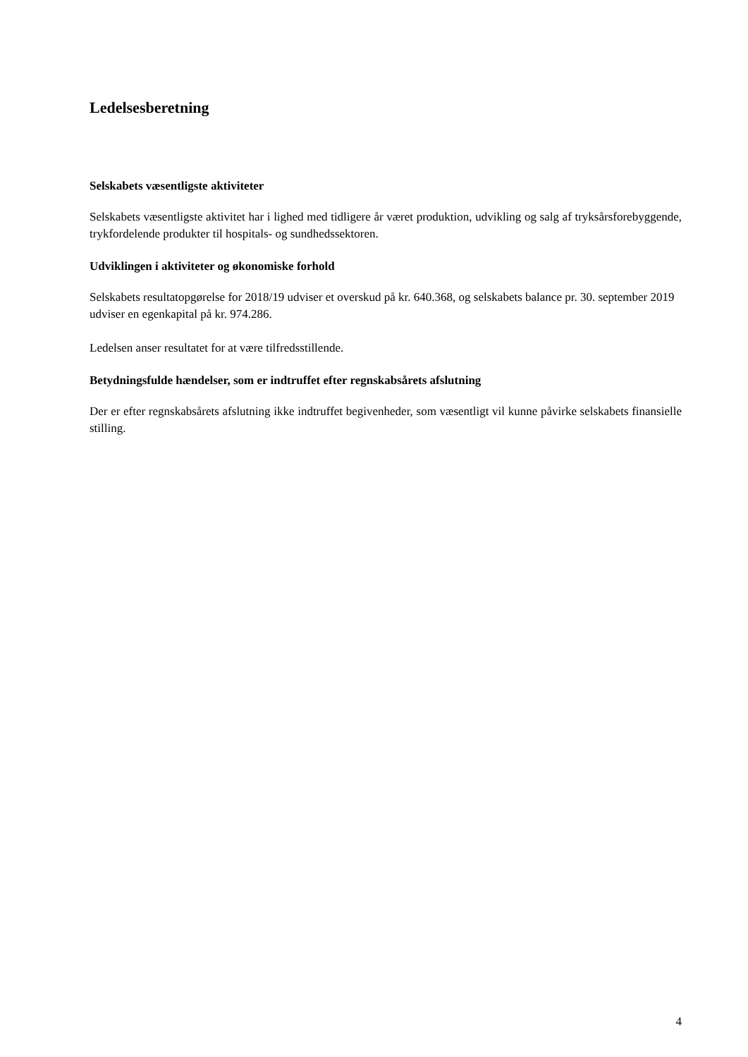Ledelsesberetning
Selskabets væsentligste aktiviteter
Selskabets væsentligste aktivitet har i lighed med tidligere år været produktion, udvikling og salg af tryksårsforebyggende, trykfordelende produkter til hospitals- og sundhedssektoren.
Udviklingen i aktiviteter og økonomiske forhold
Selskabets resultatopgørelse for 2018/19 udviser et overskud på kr. 640.368, og selskabets balance pr. 30. september 2019 udviser en egenkapital på kr. 974.286.
Ledelsen anser resultatet for at være tilfredsstillende.
Betydningsfulde hændelser, som er indtruffet efter regnskabsårets afslutning
Der er efter regnskabsårets afslutning ikke indtruffet begivenheder, som væsentligt vil kunne påvirke selskabets finansielle stilling.
4